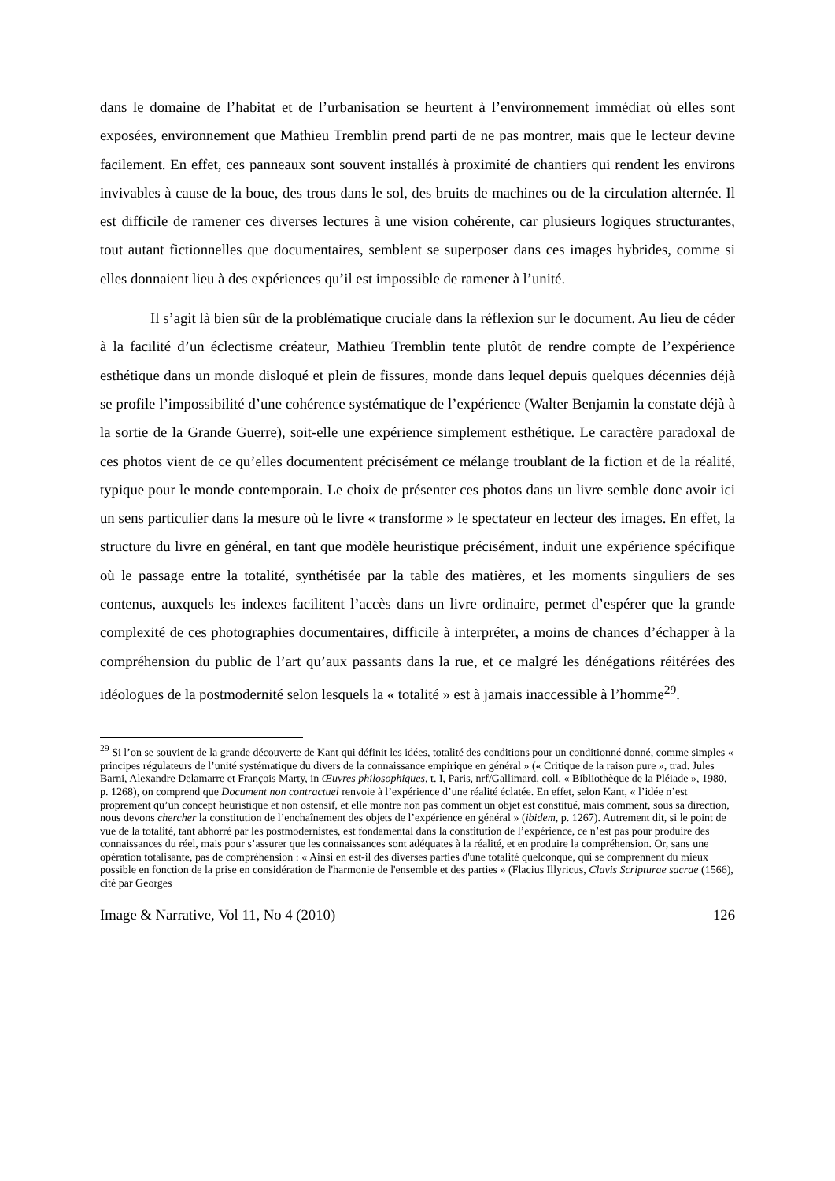dans le domaine de l’habitat et de l’urbanisation se heurtent à l’environnement immédiat où elles sont exposées, environnement que Mathieu Tremblin prend parti de ne pas montrer, mais que le lecteur devine facilement. En effet, ces panneaux sont souvent installés à proximité de chantiers qui rendent les environs invivables à cause de la boue, des trous dans le sol, des bruits de machines ou de la circulation alternée. Il est difficile de ramener ces diverses lectures à une vision cohérente, car plusieurs logiques structurantes, tout autant fictionnelles que documentaires, semblent se superposer dans ces images hybrides, comme si elles donnaient lieu à des expériences qu’il est impossible de ramener à l’unité.
Il s’agit là bien sûr de la problématique cruciale dans la réflexion sur le document. Au lieu de céder à la facilité d’un éclectisme créateur, Mathieu Tremblin tente plutôt de rendre compte de l’expérience esthétique dans un monde disloqué et plein de fissures, monde dans lequel depuis quelques décennies déjà se profile l’impossibilité d’une cohérence systématique de l’expérience (Walter Benjamin la constate déjà à la sortie de la Grande Guerre), soit-elle une expérience simplement esthétique. Le caractère paradoxal de ces photos vient de ce qu’elles documentent précisément ce mélange troublant de la fiction et de la réalité, typique pour le monde contemporain. Le choix de présenter ces photos dans un livre semble donc avoir ici un sens particulier dans la mesure où le livre « transforme » le spectateur en lecteur des images. En effet, la structure du livre en général, en tant que modèle heuristique précisément, induit une expérience spécifique où le passage entre la totalité, synthétisée par la table des matières, et les moments singuliers de ses contenus, auxquels les indexes facilitent l’accès dans un livre ordinaire, permet d’espérer que la grande complexité de ces photographies documentaires, difficile à interpréter, a moins de chances d’échapper à la compréhension du public de l’art qu’aux passants dans la rue, et ce malgré les dénégations réitérées des idéologues de la postmodernité selon lesquels la « totalité » est à jamais inaccessible à l’homme<sup>29</sup>.
<sup>29</sup> Si l’on se souvient de la grande découverte de Kant qui définit les idées, totalité des conditions pour un conditionné donné, comme simples « principes régulateurs de l’unité systématique du divers de la connaissance empirique en général » (« Critique de la raison pure », trad. Jules Barni, Alexandre Delamarre et François Marty, in Œuvres philosophiques, t. I, Paris, nrf/Gallimard, coll. « Bibliothèque de la Pléiade », 1980, p. 1268), on comprend que Document non contractuel renvoie à l’expérience d’une réalité éclatée. En effet, selon Kant, « l’idée n’est proprement qu’un concept heuristique et non ostensif, et elle montre non pas comment un objet est constitué, mais comment, sous sa direction, nous devons chercher la constitution de l’enchaînement des objets de l’expérience en général » (ibidem, p. 1267). Autrement dit, si le point de vue de la totalité, tant abhorré par les postmodernistes, est fondamental dans la constitution de l’expérience, ce n’est pas pour produire des connaissances du réel, mais pour s’assurer que les connaissances sont adéquates à la réalité, et en produire la compréhension. Or, sans une opération totalisante, pas de compréhension : « Ainsi en est-il des diverses parties d'une totalité quelconque, qui se comprennent du mieux possible en fonction de la prise en considération de l'harmonie de l'ensemble et des parties » (Flacius Illyricus, Clavis Scripturae sacrae (1566), cité par Georges
Image & Narrative, Vol 11, No 4 (2010) 126